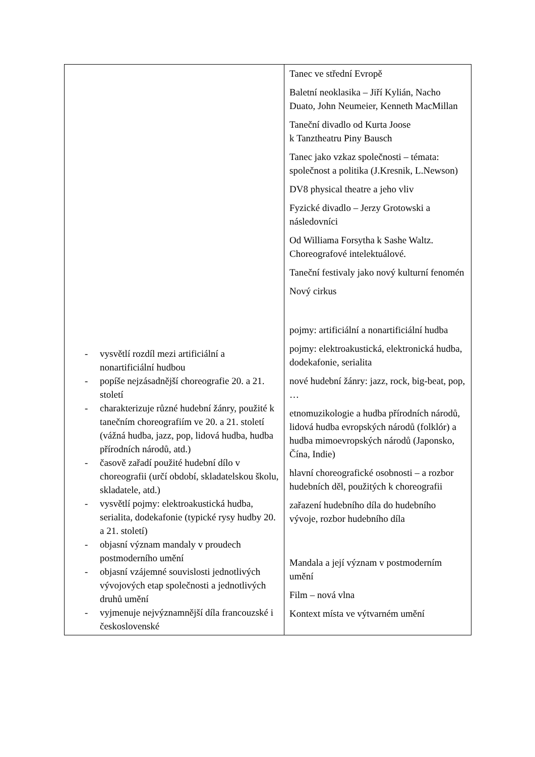| - vysvětlí rozdíl mezi artificiální a nonartificiální hudbou - popíše nejzásadnější choreografie 20. a 21. století - charakterizuje různé hudební žánry, použité k tanečním choreografiím ve 20. a 21. století (vážná hudba, jazz, pop, lidová hudba, hudba přírodních národů, atd.) - časově zařadí použité hudební dílo v choreografii (určí období, skladatelskou školu, skladatele, atd.) - vysvětlí pojmy: elektroakustická hudba, serialita, dodekafonie (typické rysy hudby 20. a 21. století) - objasní význam mandaly v proudech postmoderního umění - objasní vzájemné souvislosti jednotlivých vývojových etap společnosti a jednotlivých druhů umění - vyjmenuje nejvýznamnější díla francouzské i československé | Tanec ve střední Evropě Baletní neoklasika – Jiří Kylián, Nacho Duato, John Neumeier, Kenneth MacMillan Taneční divadlo od Kurta Joose k Tanztheatru Piny Bausch Tanec jako vzkaz společnosti – témata: společnost a politika (J.Kresnik, L.Newson) DV8 physical theatre a jeho vliv Fyzické divadlo – Jerzy Grotowski a následovníci Od Williama Forsytha k Sashe Waltz. Choreografové intelektuálové. Taneční festivaly jako nový kulturní fenomén Nový cirkus pojmy: artificiální a nonartificiální hudba pojmy: elektroakustická, elektronická hudba, dodekafonie, serialita nové hudební žánry: jazz, rock, big-beat, pop, … etnomuzikologie a hudba přírodních národů, lidová hudba evropských národů (folklór) a hudba mimoevropských národů (Japonsko, Čína, Indie) hlavní choreografické osobnosti – a rozbor hudebních děl, použitých k choreografii zařazení hudebního díla do hudebního vývoje, rozbor hudebního díla Mandala a její význam v postmoderním umění Film – nová vlna Kontext místa ve výtvarném umění |